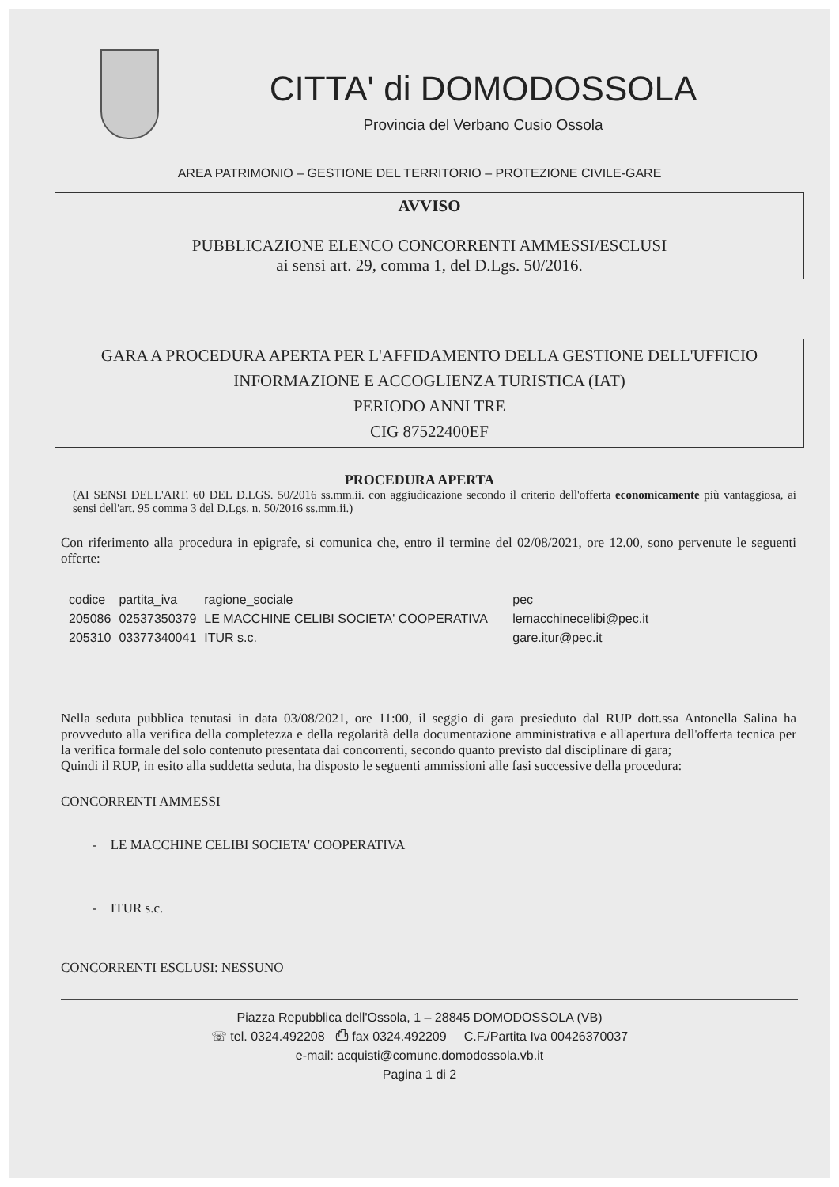CITTA' di DOMODOSSOLA
Provincia del Verbano Cusio Ossola
AREA PATRIMONIO – GESTIONE DEL TERRITORIO – PROTEZIONE CIVILE-GARE
AVVISO
PUBBLICAZIONE ELENCO CONCORRENTI AMMESSI/ESCLUSI
ai sensi art. 29, comma 1, del D.Lgs. 50/2016.
GARA A PROCEDURA APERTA PER L'AFFIDAMENTO DELLA GESTIONE DELL'UFFICIO INFORMAZIONE E ACCOGLIENZA TURISTICA (IAT)
PERIODO ANNI TRE
CIG 87522400EF
PROCEDURA APERTA
(AI SENSI DELL'ART. 60 DEL D.LGS. 50/2016 ss.mm.ii. con aggiudicazione secondo il criterio dell'offerta economicamente più vantaggiosa, ai sensi dell'art. 95 comma 3 del D.Lgs. n. 50/2016 ss.mm.ii.)
Con riferimento alla procedura in epigrafe, si comunica che, entro il termine del 02/08/2021, ore 12.00, sono pervenute le seguenti offerte:
| codice | partita_iva | ragione_sociale | pec |
| --- | --- | --- | --- |
| 205086 | 02537350379 | LE MACCHINE CELIBI SOCIETA' COOPERATIVA | lemacchinecelibi@pec.it |
| 205310 | 03377340041 | ITUR s.c. | gare.itur@pec.it |
Nella seduta pubblica tenutasi in data 03/08/2021, ore 11:00, il seggio di gara presieduto dal RUP dott.ssa Antonella Salina ha provveduto alla verifica della completezza e della regolarità della documentazione amministrativa e all'apertura dell'offerta tecnica per la verifica formale del solo contenuto presentata dai concorrenti, secondo quanto previsto dal disciplinare di gara;
Quindi il RUP, in esito alla suddetta seduta, ha disposto le seguenti ammissioni alle fasi successive della procedura:
CONCORRENTI AMMESSI
- LE MACCHINE CELIBI SOCIETA' COOPERATIVA
- ITUR s.c.
CONCORRENTI ESCLUSI: NESSUNO
Piazza Repubblica dell'Ossola, 1 – 28845 DOMODOSSOLA (VB)
☏ tel. 0324.492208 ⎙ fax 0324.492209 C.F./Partita Iva 00426370037
e-mail: acquisti@comune.domodossola.vb.it
Pagina 1 di 2